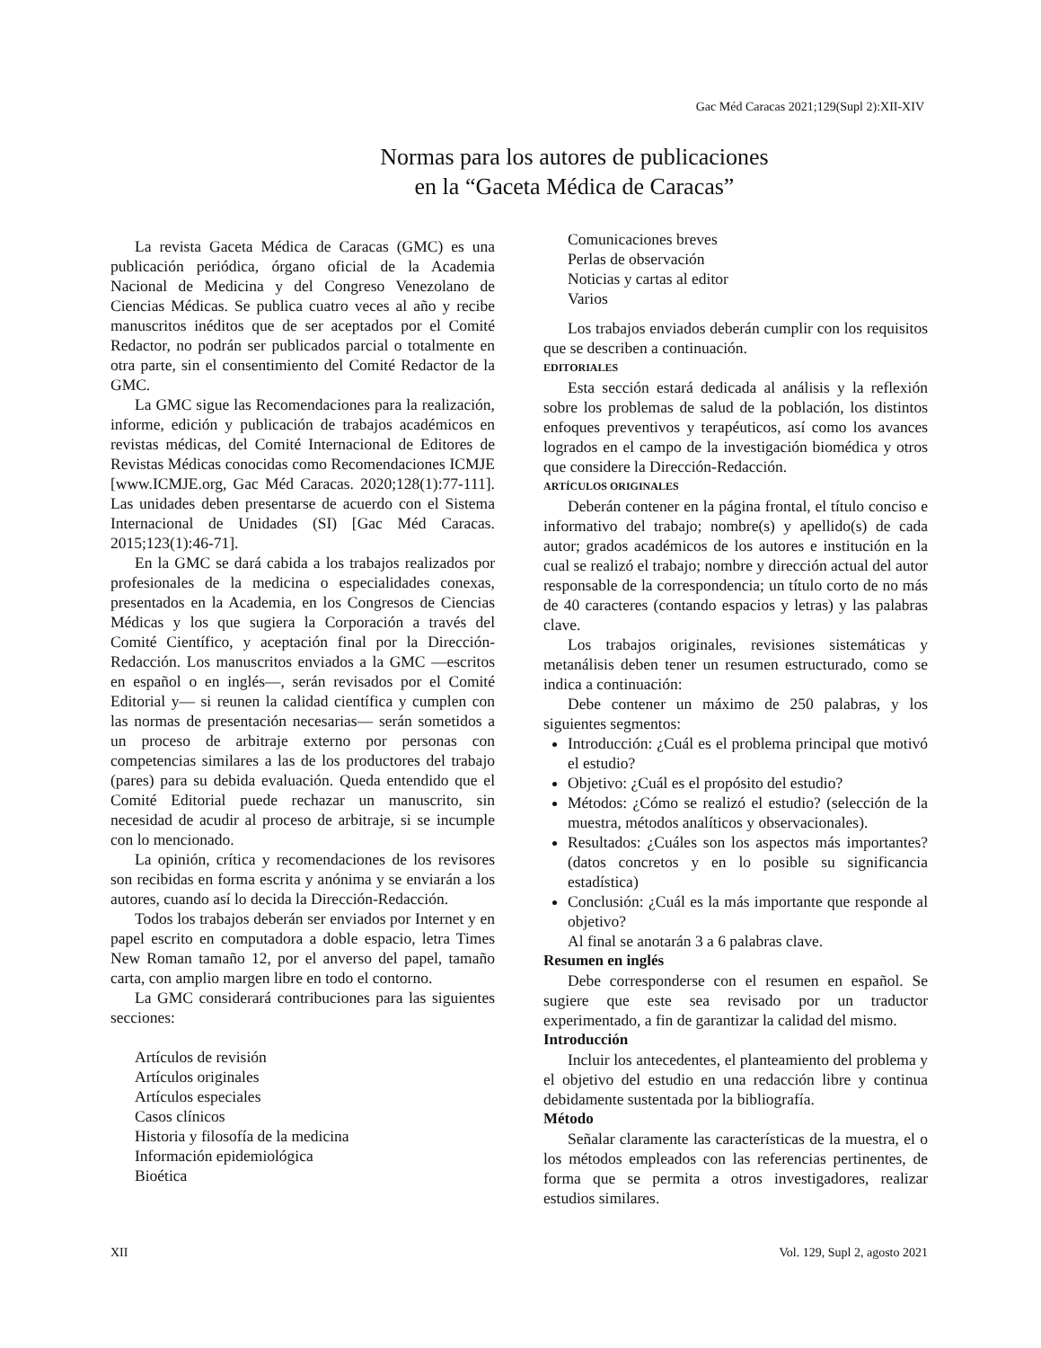Gac Méd Caracas 2021;129(Supl 2):XII-XIV
Normas para los autores de publicaciones
en la “Gaceta Médica de Caracas”
La revista Gaceta Médica de Caracas (GMC) es una publicación periódica, órgano oficial de la Academia Nacional de Medicina y del Congreso Venezolano de Ciencias Médicas. Se publica cuatro veces al año y recibe manuscritos inéditos que de ser aceptados por el Comité Redactor, no podrán ser publicados parcial o totalmente en otra parte, sin el consentimiento del Comité Redactor de la GMC.
La GMC sigue las Recomendaciones para la realización, informe, edición y publicación de trabajos académicos en revistas médicas, del Comité Internacional de Editores de Revistas Médicas conocidas como Recomendaciones ICMJE [www.ICMJE.org, Gac Méd Caracas. 2020;128(1):77-111]. Las unidades deben presentarse de acuerdo con el Sistema Internacional de Unidades (SI) [Gac Méd Caracas. 2015;123(1):46-71].
En la GMC se dará cabida a los trabajos realizados por profesionales de la medicina o especialidades conexas, presentados en la Academia, en los Congresos de Ciencias Médicas y los que sugiera la Corporación a través del Comité Científico, y aceptación final por la Dirección-Redacción. Los manuscritos enviados a la GMC —escritos en español o en inglés—, serán revisados por el Comité Editorial y— si reunen la calidad científica y cumplen con las normas de presentación necesarias— serán sometidos a un proceso de arbitraje externo por personas con competencias similares a las de los productores del trabajo (pares) para su debida evaluación. Queda entendido que el Comité Editorial puede rechazar un manuscrito, sin necesidad de acudir al proceso de arbitraje, si se incumple con lo mencionado.
La opinión, crítica y recomendaciones de los revisores son recibidas en forma escrita y anónima y se enviarán a los autores, cuando así lo decida la Dirección-Redacción.
Todos los trabajos deberán ser enviados por Internet y en papel escrito en computadora a doble espacio, letra Times New Roman tamaño 12, por el anverso del papel, tamaño carta, con amplio margen libre en todo el contorno.
La GMC considerará contribuciones para las siguientes secciones:
Artículos de revisión
Artículos originales
Artículos especiales
Casos clínicos
Historia y filosofía de la medicina
Información epidemiológica
Bioética
Comunicaciones breves
Perlas de observación
Noticias y cartas al editor
Varios
Los trabajos enviados deberán cumplir con los requisitos que se describen a continuación.
EDITORIALES
Esta sección estará dedicada al análisis y la reflexión sobre los problemas de salud de la población, los distintos enfoques preventivos y terapéuticos, así como los avances logrados en el campo de la investigación biomédica y otros que considere la Dirección-Redacción.
ARTÍCULOS ORIGINALES
Deberán contener en la página frontal, el título conciso e informativo del trabajo; nombre(s) y apellido(s) de cada autor; grados académicos de los autores e institución en la cual se realizó el trabajo; nombre y dirección actual del autor responsable de la correspondencia; un título corto de no más de 40 caracteres (contando espacios y letras) y las palabras clave.
Los trabajos originales, revisiones sistemáticas y metanálisis deben tener un resumen estructurado, como se indica a continuación:
Debe contener un máximo de 250 palabras, y los siguientes segmentos:
Introducción: ¿Cuál es el problema principal que motivó el estudio?
Objetivo: ¿Cuál es el propósito del estudio?
Métodos: ¿Cómo se realizó el estudio? (selección de la muestra, métodos analíticos y observacionales).
Resultados: ¿Cuáles son los aspectos más importantes? (datos concretos y en lo posible su significancia estadística)
Conclusión: ¿Cuál es la más importante que responde al objetivo?
Al final se anotarán 3 a 6 palabras clave.
Resumen en inglés
Debe corresponderse con el resumen en español. Se sugiere que este sea revisado por un traductor experimentado, a fin de garantizar la calidad del mismo.
Introducción
Incluir los antecedentes, el planteamiento del problema y el objetivo del estudio en una redacción libre y continua debidamente sustentada por la bibliografía.
Método
Señalar claramente las características de la muestra, el o los métodos empleados con las referencias pertinentes, de forma que se permita a otros investigadores, realizar estudios similares.
XII Vol. 129, Supl 2, agosto 2021